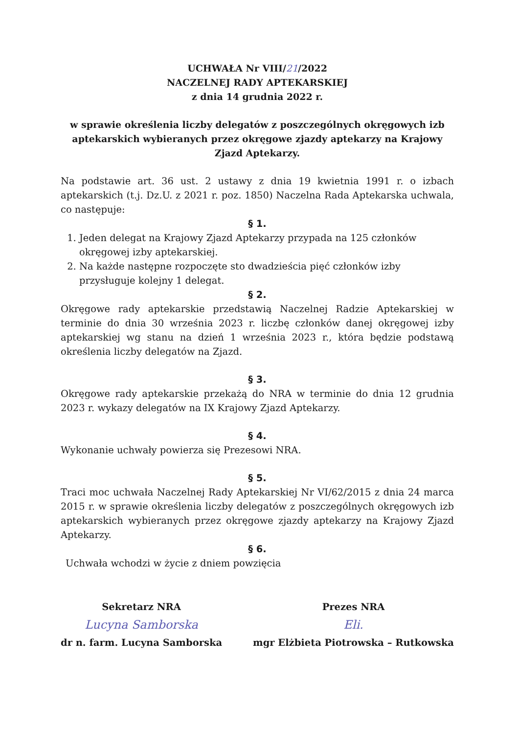UCHWAŁA Nr VIII/21/2022
NACZELNEJ RADY APTEKARSKIEJ
z dnia 14 grudnia 2022 r.
w sprawie określenia liczby delegatów z poszczególnych okręgowych izb aptekarskich wybieranych przez okręgowe zjazdy aptekarzy na Krajowy Zjazd Aptekarzy.
Na podstawie art. 36 ust. 2 ustawy z dnia 19 kwietnia 1991 r. o izbach aptekarskich (t.j. Dz.U. z 2021 r. poz. 1850) Naczelna Rada Aptekarska uchwala, co następuje:
§ 1.
1. Jeden delegat na Krajowy Zjazd Aptekarzy przypada na 125 członków okręgowej izby aptekarskiej.
2. Na każde następne rozpoczęte sto dwadzieścia pięć członków izby przysługuje kolejny 1 delegat.
§ 2.
Okręgowe rady aptekarskie przedstawią Naczelnej Radzie Aptekarskiej w terminie do dnia 30 września 2023 r. liczbę członków danej okręgowej izby aptekarskiej wg stanu na dzień 1 września 2023 r., która będzie podstawą określenia liczby delegatów na Zjazd.
§ 3.
Okręgowe rady aptekarskie przekażą do NRA w terminie do dnia 12 grudnia 2023 r. wykazy delegatów na IX Krajowy Zjazd Aptekarzy.
§ 4.
Wykonanie uchwały powierza się Prezesowi NRA.
§ 5.
Traci moc uchwała Naczelnej Rady Aptekarskiej Nr VI/62/2015 z dnia 24 marca 2015 r. w sprawie określenia liczby delegatów z poszczególnych okręgowych izb aptekarskich wybieranych przez okręgowe zjazdy aptekarzy na Krajowy Zjazd Aptekarzy.
§ 6.
Uchwała wchodzi w życie z dniem powzięcia
Sekretarz NRA
Lucyna Samborska
dr n. farm. Lucyna Samborska
Prezes NRA
Eli.
mgr Elżbieta Piotrowska – Rutkowska